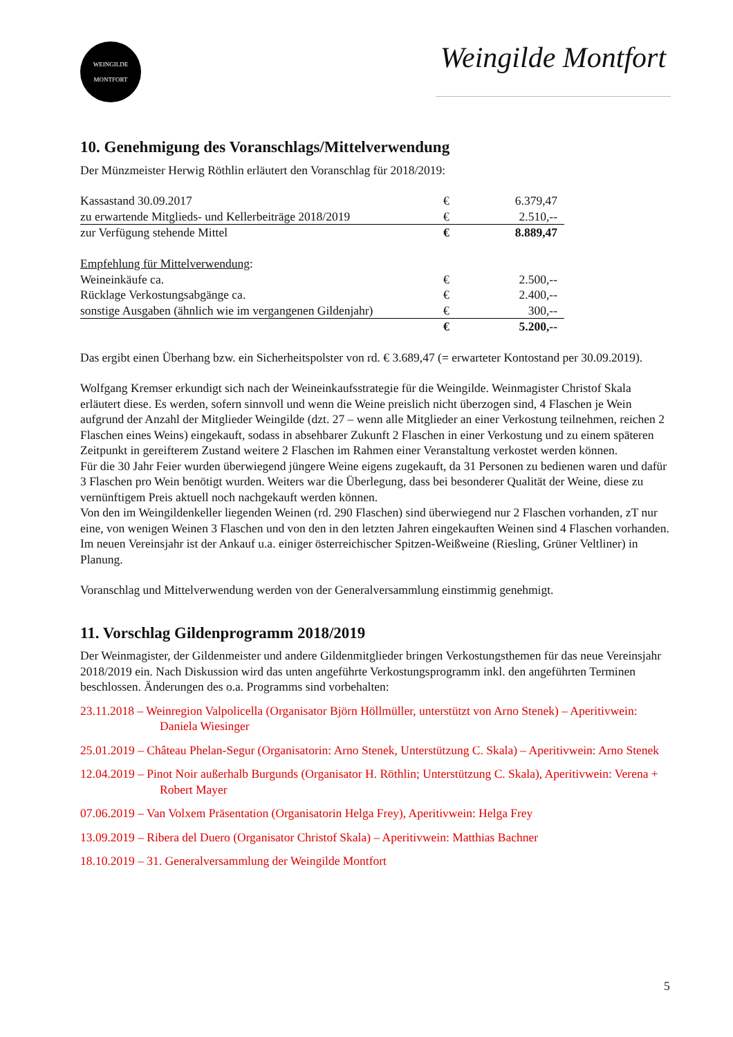WEINGILDE
MONTFORT
Weingilde Montfort
10. Genehmigung des Voranschlags/Mittelverwendung
Der Münzmeister Herwig Röthlin erläutert den Voranschlag für 2018/2019:
| Kassastand 30.09.2017 | € | 6.379,47 |
| zu erwartende Mitglieds- und Kellerbeiträge 2018/2019 | € | 2.510,-- |
| zur Verfügung stehende Mittel | € | 8.889,47 |
| Empfehlung für Mittelverwendung : | | |
| Weineinkäufe ca. | € | 2.500,-- |
| Rücklage Verkostungsabgänge ca. | € | 2.400,-- |
| sonstige Ausgaben (ähnlich wie im vergangenen Gildenjahr) | € | 300,-- |
| | € | 5.200,-- |
Das ergibt einen Überhang bzw. ein Sicherheitspolster von rd. € 3.689,47 (= erwarteter Kontostand per 30.09.2019).
Wolfgang Kremser erkundigt sich nach der Weineinkaufsstrategie für die Weingilde. Weinmagister Christof Skala erläutert diese. Es werden, sofern sinnvoll und wenn die Weine preislich nicht überzogen sind, 4 Flaschen je Wein aufgrund der Anzahl der Mitglieder Weingilde (dzt. 27 – wenn alle Mitglieder an einer Verkostung teilnehmen, reichen 2 Flaschen eines Weins) eingekauft, sodass in absehbarer Zukunft 2 Flaschen in einer Verkostung und zu einem späteren Zeitpunkt in gereifterem Zustand weitere 2 Flaschen im Rahmen einer Veranstaltung verkostet werden können.
Für die 30 Jahr Feier wurden überwiegend jüngere Weine eigens zugekauft, da 31 Personen zu bedienen waren und dafür 3 Flaschen pro Wein benötigt wurden. Weiters war die Überlegung, dass bei besonderer Qualität der Weine, diese zu vernünftigem Preis aktuell noch nachgekauft werden können.
Von den im Weingildenkeller liegenden Weinen (rd. 290 Flaschen) sind überwiegend nur 2 Flaschen vorhanden, zT nur eine, von wenigen Weinen 3 Flaschen und von den in den letzten Jahren eingekauften Weinen sind 4 Flaschen vorhanden.
Im neuen Vereinsjahr ist der Ankauf u.a. einiger österreichischer Spitzen-Weißweine (Riesling, Grüner Veltliner) in Planung.
Voranschlag und Mittelverwendung werden von der Generalversammlung einstimmig genehmigt.
11. Vorschlag Gildenprogramm 2018/2019
Der Weinmagister, der Gildenmeister und andere Gildenmitglieder bringen Verkostungsthemen für das neue Vereinsjahr 2018/2019 ein. Nach Diskussion wird das unten angeführte Verkostungsprogramm inkl. den angeführten Terminen beschlossen. Änderungen des o.a. Programms sind vorbehalten:
23.11.2018 – Weinregion Valpolicella (Organisator Björn Höllmüller, unterstützt von Arno Stenek) – Aperitivwein: Daniela Wiesinger
25.01.2019 – Château Phelan-Segur (Organisatorin: Arno Stenek, Unterstützung C. Skala) – Aperitivwein: Arno Stenek
12.04.2019 – Pinot Noir außerhalb Burgunds (Organisator H. Röthlin; Unterstützung C. Skala), Aperitivwein: Verena + Robert Mayer
07.06.2019 – Van Volxem Präsentation (Organisatorin Helga Frey), Aperitivwein: Helga Frey
13.09.2019 – Ribera del Duero (Organisator Christof Skala) – Aperitivwein: Matthias Bachner
18.10.2019 – 31. Generalversammlung der Weingilde Montfort
5